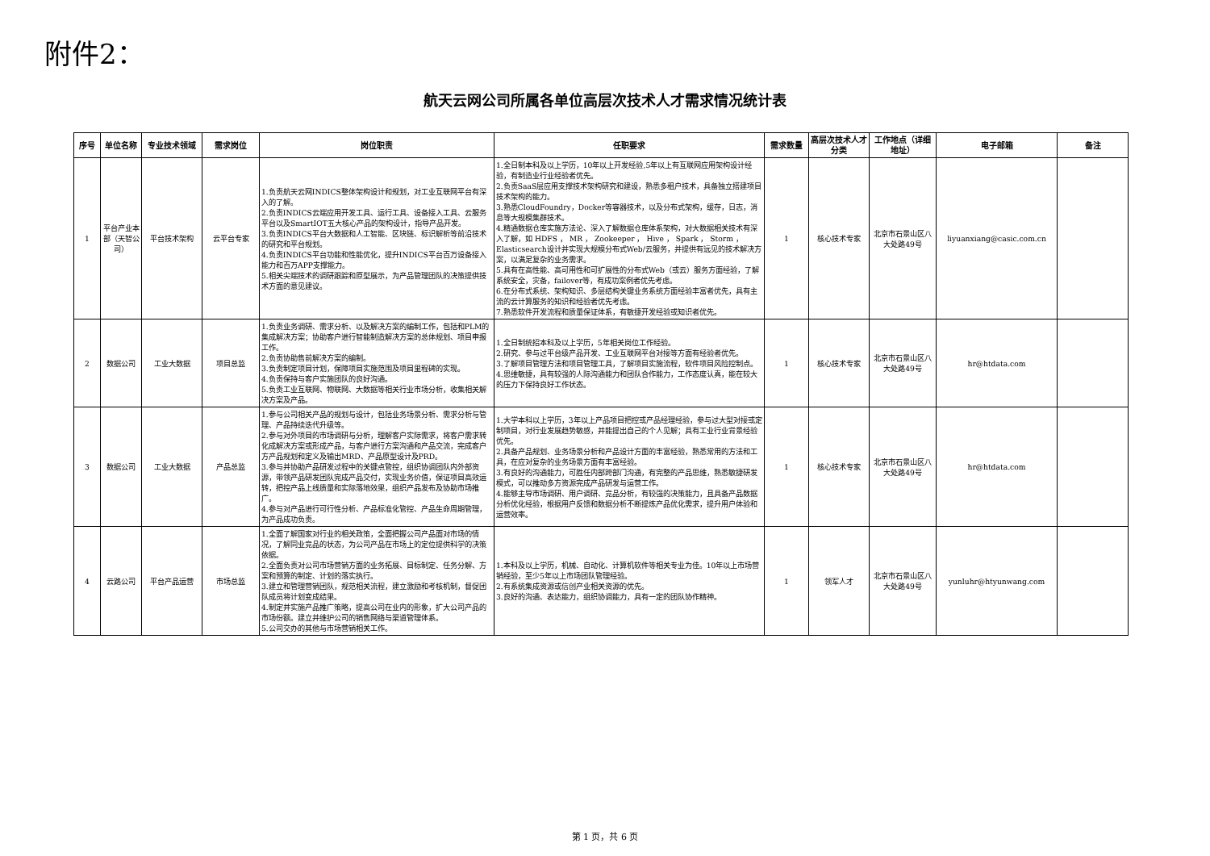附件2：
航天云网公司所属各单位高层次技术人才需求情况统计表
| 序号 | 单位名称 | 专业技术领域 | 需求岗位 | 岗位职责 | 任职要求 | 需求数量 | 高层次技术人才分类 | 工作地点（详细地址） | 电子邮箱 | 备注 |
| --- | --- | --- | --- | --- | --- | --- | --- | --- | --- | --- |
| 1 | 平台产业本部（天智公司） | 平台技术架构 | 云平台专家 | 1.负责航天云网INDICS整体架构设计和规划，对工业互联网平台有深入的了解。 2.负责INDICS云端应用开发工具、运行工具、设备接入工具、云服务平台以及SmartIOT五大核心产品的架构设计，指导产品开发。 3.负责INDICS平台大数据和人工智能、区块链、标识解析等前沿技术的研究和平台规划。 4.负责INDICS平台功能和性能优化，提升INDICS平台百万设备接入能力和百万APP支撑能力。 5.相关尖端技术的调研跟踪和原型展示，为产品管理团队的决策提供技术方面的意见建议。 | 1.全日制本科及以上学历，10年以上开发经验,5年以上有互联网应用架构设计经验，有制造业行业经验者优先。 2.负责SaaS层应用支撑技术架构研究和建设，熟悉多租户技术，具备独立搭建项目技术架构的能力。 3.熟悉CloudFoundry，Docker等容器技术，以及分布式架构，缓存，日志，消息等大规模集群技术。 4.精通数据仓库实施方法论、深入了解数据仓库体系架构，对大数据相关技术有深入了解，如 HDFS ， MR ， Zookeeper ， Hive ， Spark ， Storm ， Elasticsearch设计并实现大规模分布式Web/云服务，并提供有远见的技术解决方案，以满足复杂的业务需求。 5.具有在高性能、高可用性和可扩展性的分布式Web（或云）服务方面经验，了解系统安全，灾备，failover等，有成功案例者优先考虑。 6.在分布式系统、架构知识、多层结构关键业务系统方面经验丰富者优先，具有主流的云计算服务的知识和经验者优先考虑。 7.熟悉软件开发流程和质量保证体系，有敏捷开发经验或知识者优先。 | 1 | 核心技术专家 | 北京市石景山区八大处路49号 | liyuanxiang@casic.com.cn | |
| 2 | 数据公司 | 工业大数据 | 项目总监 | 1.负责业务调研、需求分析、以及解决方案的编制工作，包括和PLM的集成解决方案；协助客户进行智能制造解决方案的总体规划、项目申报工作。 2.负责协助售前解决方案的编制。 3.负责制定项目计划，保障项目实施范围及项目里程碑的实现。 4.负责保持与客户实施团队的良好沟通。 5.负责工业互联网、物联网、大数据等相关行业市场分析，收集相关解决方案及产品。 | 1.全日制统招本科及以上学历，5年相关岗位工作经验。 2.研究、参与过平台级产品开发、工业互联网平台对接等方面有经验者优先。 3.了解项目管理方法和项目管理工具，了解项目实施流程，软件项目风险控制点。 4.思维敏捷，具有较强的人际沟通能力和团队合作能力，工作态度认真，能在较大的压力下保持良好工作状态。 | 1 | 核心技术专家 | 北京市石景山区八大处路49号 | hr@htdata.com | |
| 3 | 数据公司 | 工业大数据 | 产品总监 | 1.参与公司相关产品的规划与设计，包括业务场景分析、需求分析与管理、产品持续迭代升级等。 2.参与对外项目的市场调研与分析，理解客户实际需求，将客户需求转化成解决方案或形成产品，与客户进行方案沟通和产品交流，完成客户方产品规划和定义及输出MRD、产品原型设计及PRD。 3.参与并协助产品研发过程中的关键点管控，组织协调团队内外部资源，带领产品研发团队完成产品交付，实现业务价值，保证项目高效运转，把控产品上线质量和实际落地效果，组织产品发布及协助市场推广。 4.参与对产品进行可行性分析、产品标准化管控、产品生命周期管理，为产品成功负责。 | 1.大学本科以上学历，3年以上产品项目把控或产品经理经验，参与过大型对接或定制项目，对行业发展趋势敏感，并能提出自己的个人见解；具有工业行业背景经验优先。 2.具备产品规划、业务场景分析和产品设计方面的丰富经验，熟悉常用的方法和工具，在应对复杂的业务场景方面有丰富经验。 3.有良好的沟通能力，可胜任内部跨部门沟通，有完整的产品思维，熟悉敏捷研发模式，可以推动多方资源完成产品研发与运营工作。 4.能够主导市场调研、用户调研、竞品分析，有较强的决策能力，且具备产品数据分析优化经验，根据用户反馈和数据分析不断提炼产品优化需求，提升用户体验和运营效率。 | 1 | 核心技术专家 | 北京市石景山区八大处路49号 | hr@htdata.com | |
| 4 | 云路公司 | 平台产品运营 | 市场总监 | 1.全面了解国家对行业的相关政策，全面把握公司产品面对市场的情况，了解同业竞品的状态，为公司产品在市场上的定位提供科学的决策依据。 2.全面负责对公司市场营销方面的业务拓展、目标制定、任务分解、方案和预算的制定、计划的落实执行。 3.建立和管理营销团队，规范相关流程，建立激励和考核机制，督促团队成员将计划变成结果。 4.制定并实施产品推广策略，提高公司在业内的形象，扩大公司产品的市场份额。建立并维护公司的销售网络与渠道管理体系。 5.公司交办的其他与市场营销相关工作。 | 1.本科及以上学历，机械、自动化、计算机软件等相关专业为佳。10年以上市场营销经验，至少5年以上市场团队管理经验。 2.有系统集成资源或信创产业相关资源的优先。 3.良好的沟通、表达能力，组织协调能力，具有一定的团队协作精神。 | 1 | 领军人才 | 北京市石景山区八大处路49号 | yunluhr@htyunwang.com | |
第 1 页，共 6 页